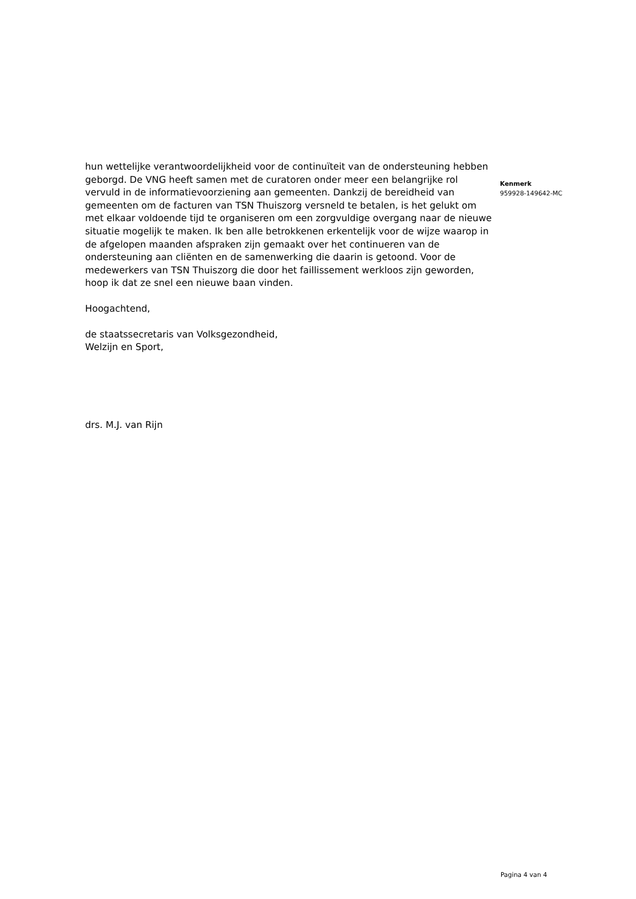hun wettelijke verantwoordelijkheid voor de continuïteit van de ondersteuning hebben geborgd. De VNG heeft samen met de curatoren onder meer een belangrijke rol vervuld in de informatievoorziening aan gemeenten. Dankzij de bereidheid van gemeenten om de facturen van TSN Thuiszorg versneld te betalen, is het gelukt om met elkaar voldoende tijd te organiseren om een zorgvuldige overgang naar de nieuwe situatie mogelijk te maken. Ik ben alle betrokkenen erkentelijk voor de wijze waarop in de afgelopen maanden afspraken zijn gemaakt over het continueren van de ondersteuning aan cliënten en de samenwerking die daarin is getoond. Voor de medewerkers van TSN Thuiszorg die door het faillissement werkloos zijn geworden, hoop ik dat ze snel een nieuwe baan vinden.
Hoogachtend,
de staatssecretaris van Volksgezondheid,
Welzijn en Sport,
drs. M.J. van Rijn
Kenmerk
959928-149642-MC
Pagina 4 van 4